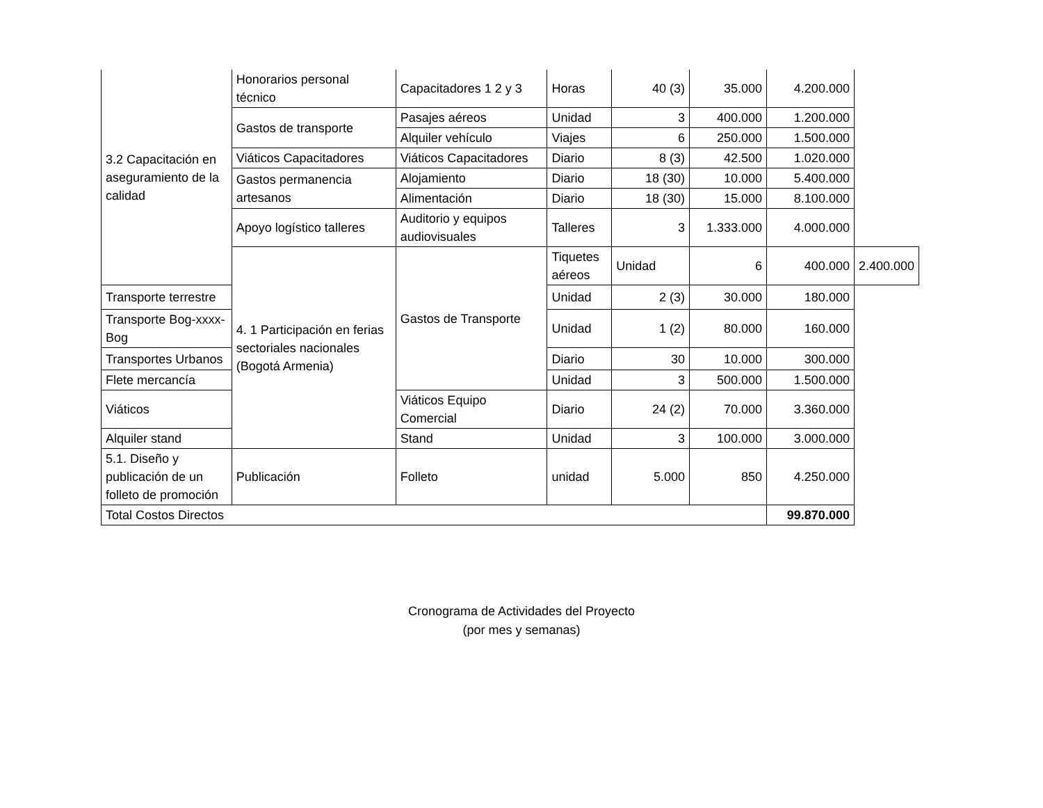| 3.2 Capacitación en aseguramiento de la calidad | Honorarios personal técnico | Capacitadores 1 2 y 3 | Horas | 40 (3) | 35.000 | 4.200.000 | |
| | Gastos de transporte | Pasajes aéreos | Unidad | 3 | 400.000 | 1.200.000 | |
| | | Alquiler vehículo | Viajes | 6 | 250.000 | 1.500.000 | |
| | Viáticos Capacitadores | Viáticos Capacitadores | Diario | 8 (3) | 42.500 | 1.020.000 | |
| | Gastos permanencia artesanos | Alojamiento | Diario | 18 (30) | 10.000 | 5.400.000 | |
| | | Alimentación | Diario | 18 (30) | 15.000 | 8.100.000 | |
| | Apoyo logístico talleres | Auditorio y equipos audiovisuales | Talleres | 3 | 1.333.000 | 4.000.000 | |
| | 4. 1 Participación en ferias sectoriales nacionales (Bogotá Armenia) | Gastos de Transporte | Tiquetes aéreos | Unidad | 6 | 400.000 | 2.400.000 |
| Transporte terrestre | | | Unidad | 2 (3) | 30.000 | 180.000 | |
| Transporte Bog-xxxx-Bog | | | Unidad | 1 (2) | 80.000 | 160.000 | |
| Transportes Urbanos | | | Diario | 30 | 10.000 | 300.000 | |
| Flete mercancía | | | Unidad | 3 | 500.000 | 1.500.000 | |
| Viáticos | | Viáticos Equipo Comercial | Diario | 24 (2) | 70.000 | 3.360.000 | |
| Alquiler stand | | Stand | Unidad | 3 | 100.000 | 3.000.000 | |
| 5.1. Diseño y publicación de un folleto de promoción | Publicación | Folleto | unidad | 5.000 | 850 | 4.250.000 | |
| Total Costos Directos | | | | | | 99.870.000 | |
Cronograma de Actividades del Proyecto
(por mes y semanas)